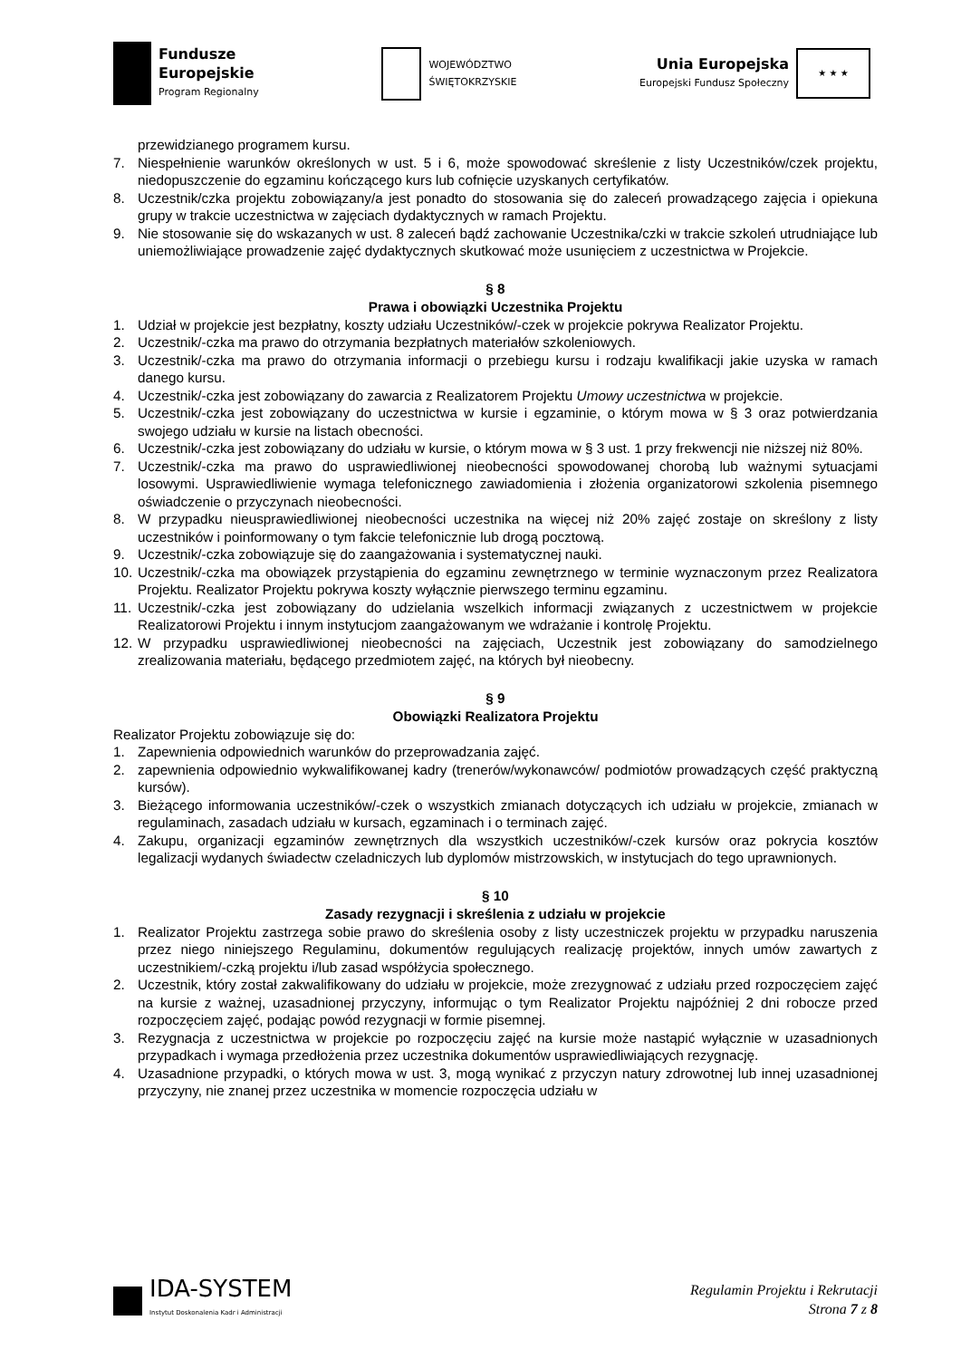Fundusze
Europejskie
Program Regionalny
WOJEWÓDZTWO
ŚWIĘTOKRZYSKIE
Unia Europejska
Europejski Fundusz Społeczny
★ ★ ★
przewidzianego programem kursu.
7. Niespełnienie warunków określonych w ust. 5 i 6, może spowodować skreślenie z listy Uczestników/czek projektu, niedopuszczenie do egzaminu kończącego kurs lub cofnięcie uzyskanych certyfikatów.
8. Uczestnik/czka projektu zobowiązany/a jest ponadto do stosowania się do zaleceń prowadzącego zajęcia i opiekuna grupy w trakcie uczestnictwa w zajęciach dydaktycznych w ramach Projektu.
9. Nie stosowanie się do wskazanych w ust. 8 zaleceń bądź zachowanie Uczestnika/czki w trakcie szkoleń utrudniające lub uniemożliwiające prowadzenie zajęć dydaktycznych skutkować może usunięciem z uczestnictwa w Projekcie.
§ 8
Prawa i obowiązki Uczestnika Projektu
1. Udział w projekcie jest bezpłatny, koszty udziału Uczestników/-czek w projekcie pokrywa Realizator Projektu.
2. Uczestnik/-czka ma prawo do otrzymania bezpłatnych materiałów szkoleniowych.
3. Uczestnik/-czka ma prawo do otrzymania informacji o przebiegu kursu i rodzaju kwalifikacji jakie uzyska w ramach danego kursu.
4. Uczestnik/-czka jest zobowiązany do zawarcia z Realizatorem Projektu Umowy uczestnictwa w projekcie.
5. Uczestnik/-czka jest zobowiązany do uczestnictwa w kursie i egzaminie, o którym mowa w § 3 oraz potwierdzania swojego udziału w kursie na listach obecności.
6. Uczestnik/-czka jest zobowiązany do udziału w kursie, o którym mowa w § 3 ust. 1 przy frekwencji nie niższej niż 80%.
7. Uczestnik/-czka ma prawo do usprawiedliwionej nieobecności spowodowanej chorobą lub ważnymi sytuacjami losowymi. Usprawiedliwienie wymaga telefonicznego zawiadomienia i złożenia organizatorowi szkolenia pisemnego oświadczenie o przyczynach nieobecności.
8. W przypadku nieusprawiedliwionej nieobecności uczestnika na więcej niż 20% zajęć zostaje on skreślony z listy uczestników i poinformowany o tym fakcie telefonicznie lub drogą pocztową.
9. Uczestnik/-czka zobowiązuje się do zaangażowania i systematycznej nauki.
10. Uczestnik/-czka ma obowiązek przystąpienia do egzaminu zewnętrznego w terminie wyznaczonym przez Realizatora Projektu. Realizator Projektu pokrywa koszty wyłącznie pierwszego terminu egzaminu.
11. Uczestnik/-czka jest zobowiązany do udzielania wszelkich informacji związanych z uczestnictwem w projekcie Realizatorowi Projektu i innym instytucjom zaangażowanym we wdrażanie i kontrolę Projektu.
12. W przypadku usprawiedliwionej nieobecności na zajęciach, Uczestnik jest zobowiązany do samodzielnego zrealizowania materiału, będącego przedmiotem zajęć, na których był nieobecny.
§ 9
Obowiązki Realizatora Projektu
Realizator Projektu zobowiązuje się do:
1. Zapewnienia odpowiednich warunków do przeprowadzania zajęć.
2. zapewnienia odpowiednio wykwalifikowanej kadry (trenerów/wykonawców/ podmiotów prowadzących część praktyczną kursów).
3. Bieżącego informowania uczestników/-czek o wszystkich zmianach dotyczących ich udziału w projekcie, zmianach w regulaminach, zasadach udziału w kursach, egzaminach i o terminach zajęć.
4. Zakupu, organizacji egzaminów zewnętrznych dla wszystkich uczestników/-czek kursów oraz pokrycia kosztów legalizacji wydanych świadectw czeladniczych lub dyplomów mistrzowskich, w instytucjach do tego uprawnionych.
§ 10
Zasady rezygnacji i skreślenia z udziału w projekcie
1. Realizator Projektu zastrzega sobie prawo do skreślenia osoby z listy uczestniczek projektu w przypadku naruszenia przez niego niniejszego Regulaminu, dokumentów regulujących realizację projektów, innych umów zawartych z uczestnikiem/-czką projektu i/lub zasad współżycia społecznego.
2. Uczestnik, który został zakwalifikowany do udziału w projekcie, może zrezygnować z udziału przed rozpoczęciem zajęć na kursie z ważnej, uzasadnionej przyczyny, informując o tym Realizator Projektu najpóźniej 2 dni robocze przed rozpoczęciem zajęć, podając powód rezygnacji w formie pisemnej.
3. Rezygnacja z uczestnictwa w projekcie po rozpoczęciu zajęć na kursie może nastąpić wyłącznie w uzasadnionych przypadkach i wymaga przedłożenia przez uczestnika dokumentów usprawiedliwiających rezygnację.
4. Uzasadnione przypadki, o których mowa w ust. 3, mogą wynikać z przyczyn natury zdrowotnej lub innej uzasadnionej przyczyny, nie znanej przez uczestnika w momencie rozpoczęcia udziału w
IDA-SYSTEM
Instytut Doskonalenia Kadr i Administracji
Regulamin Projektu i Rekrutacji
Strona 7 z 8